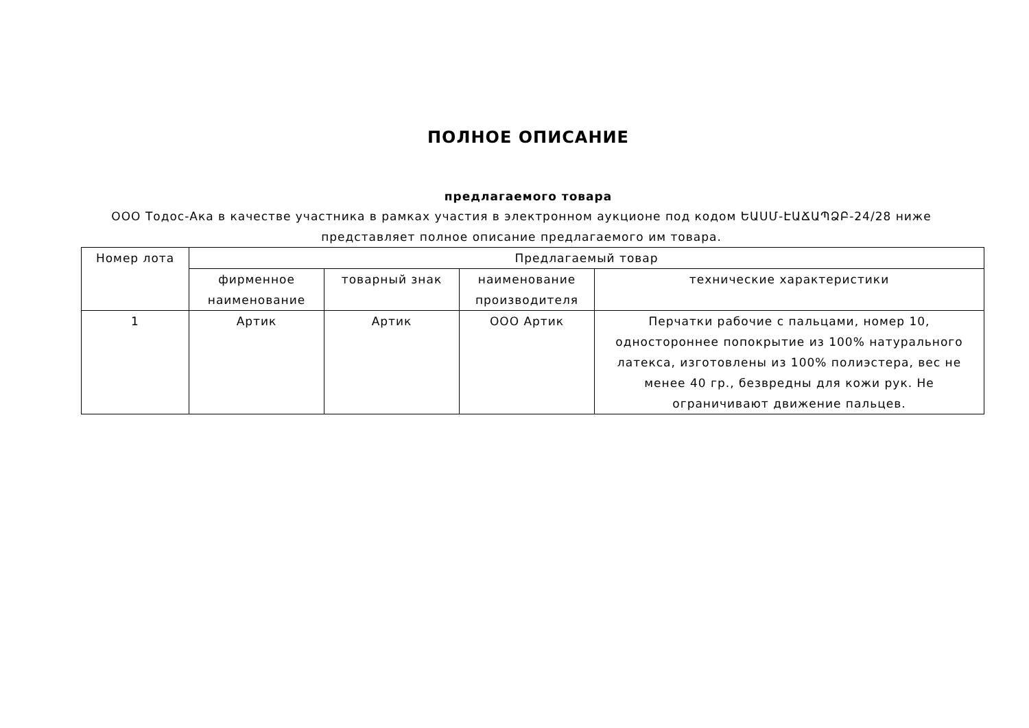ПОЛНОЕ ОПИСАНИЕ
предлагаемого товара
ООО Тодос-Ака в качестве участника в рамках участия в электронном аукционе под кодом ԵԱՍՄ-ԷԱՃԱՊՁԲ-24/28 ниже представляет полное описание предлагаемого им товара.
| Номер лота | Предлагаемый товар | | | |
| --- | --- | --- | --- | --- |
| | фирменное наименование | товарный знак | наименование производителя | технические характеристики |
| 1 | Артик | Артик | ООО Артик | Перчатки рабочие с пальцами, номер 10, одностороннее попокрытие из 100% натурального латекса, изготовлены из 100% полиэстера, вес не менее 40 гр., безвредны для кожи рук. Не ограничивают движение пальцев. |